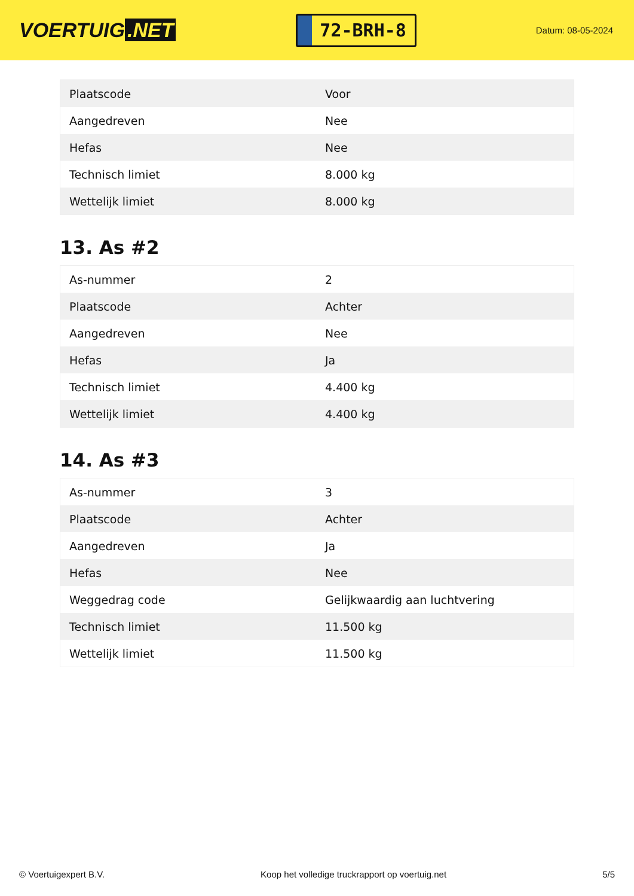VOERTUIG.NET
72-BRH-8
Datum: 08-05-2024
| Plaatscode | Voor |
| Aangedreven | Nee |
| Hefas | Nee |
| Technisch limiet | 8.000 kg |
| Wettelijk limiet | 8.000 kg |
13. As #2
| As-nummer | 2 |
| Plaatscode | Achter |
| Aangedreven | Nee |
| Hefas | Ja |
| Technisch limiet | 4.400 kg |
| Wettelijk limiet | 4.400 kg |
14. As #3
| As-nummer | 3 |
| Plaatscode | Achter |
| Aangedreven | Ja |
| Hefas | Nee |
| Weggedrag code | Gelijkwaardig aan luchtvering |
| Technisch limiet | 11.500 kg |
| Wettelijk limiet | 11.500 kg |
© Voertuigexpert B.V. Koop het volledige truckrapport op voertuig.net 5/5